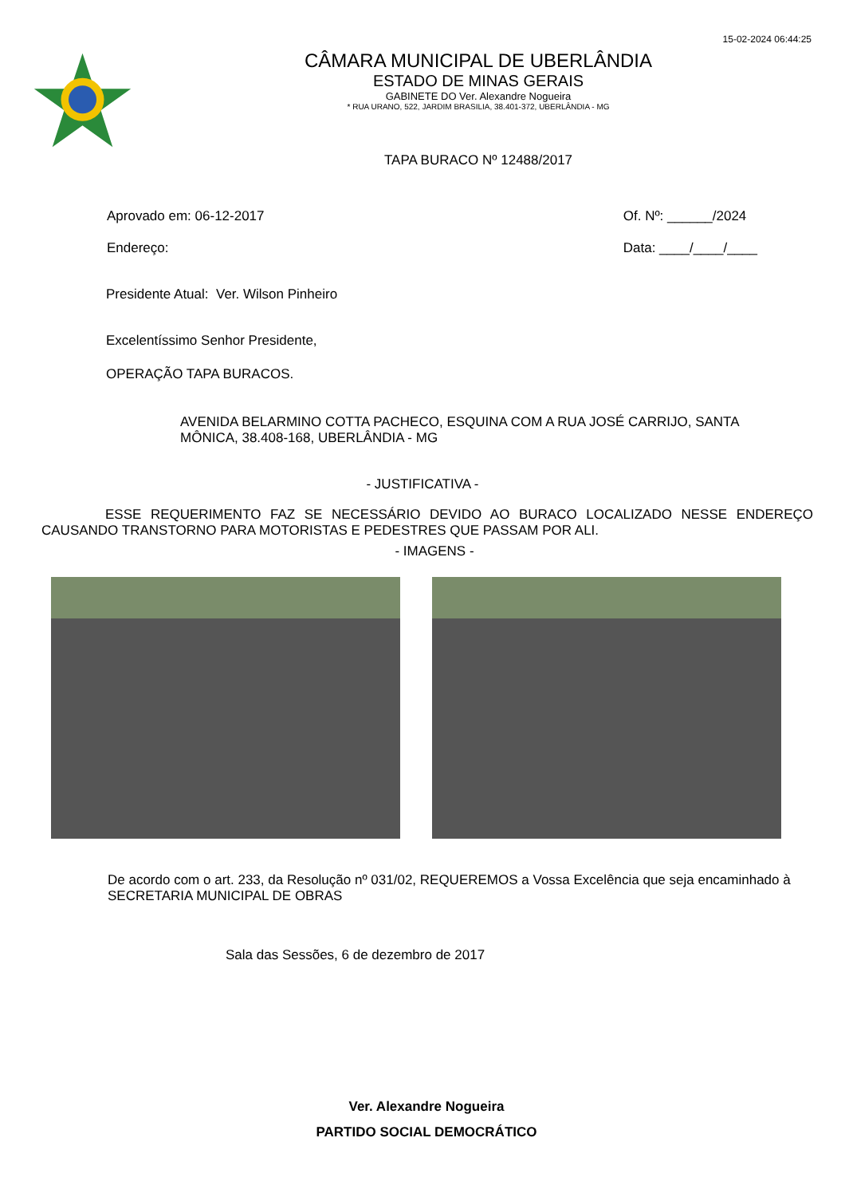15-02-2024 06:44:25
CÂMARA MUNICIPAL DE UBERLÂNDIA
ESTADO DE MINAS GERAIS
GABINETE DO Ver. Alexandre Nogueira
* RUA URANO, 522, JARDIM BRASILIA, 38.401-372, UBERLÂNDIA - MG
TAPA BURACO Nº 12488/2017
Aprovado em: 06-12-2017
Endereço:
Of. Nº: ______/2024
Data: ____/____/____
Presidente Atual: Ver. Wilson Pinheiro
Excelentíssimo Senhor Presidente,
OPERAÇÃO TAPA BURACOS.
AVENIDA BELARMINO COTTA PACHECO, ESQUINA COM A RUA JOSÉ CARRIJO, SANTA MÔNICA, 38.408-168, UBERLÂNDIA - MG
- JUSTIFICATIVA -
ESSE REQUERIMENTO FAZ SE NECESSÁRIO DEVIDO AO BURACO LOCALIZADO NESSE ENDEREÇO CAUSANDO TRANSTORNO PARA MOTORISTAS E PEDESTRES QUE PASSAM POR ALI.
- IMAGENS -
De acordo com o art. 233, da Resolução nº 031/02, REQUEREMOS a Vossa Excelência que seja encaminhado à SECRETARIA MUNICIPAL DE OBRAS
Sala das Sessões, 6 de dezembro de 2017
Ver. Alexandre Nogueira
PARTIDO SOCIAL DEMOCRÁTICO